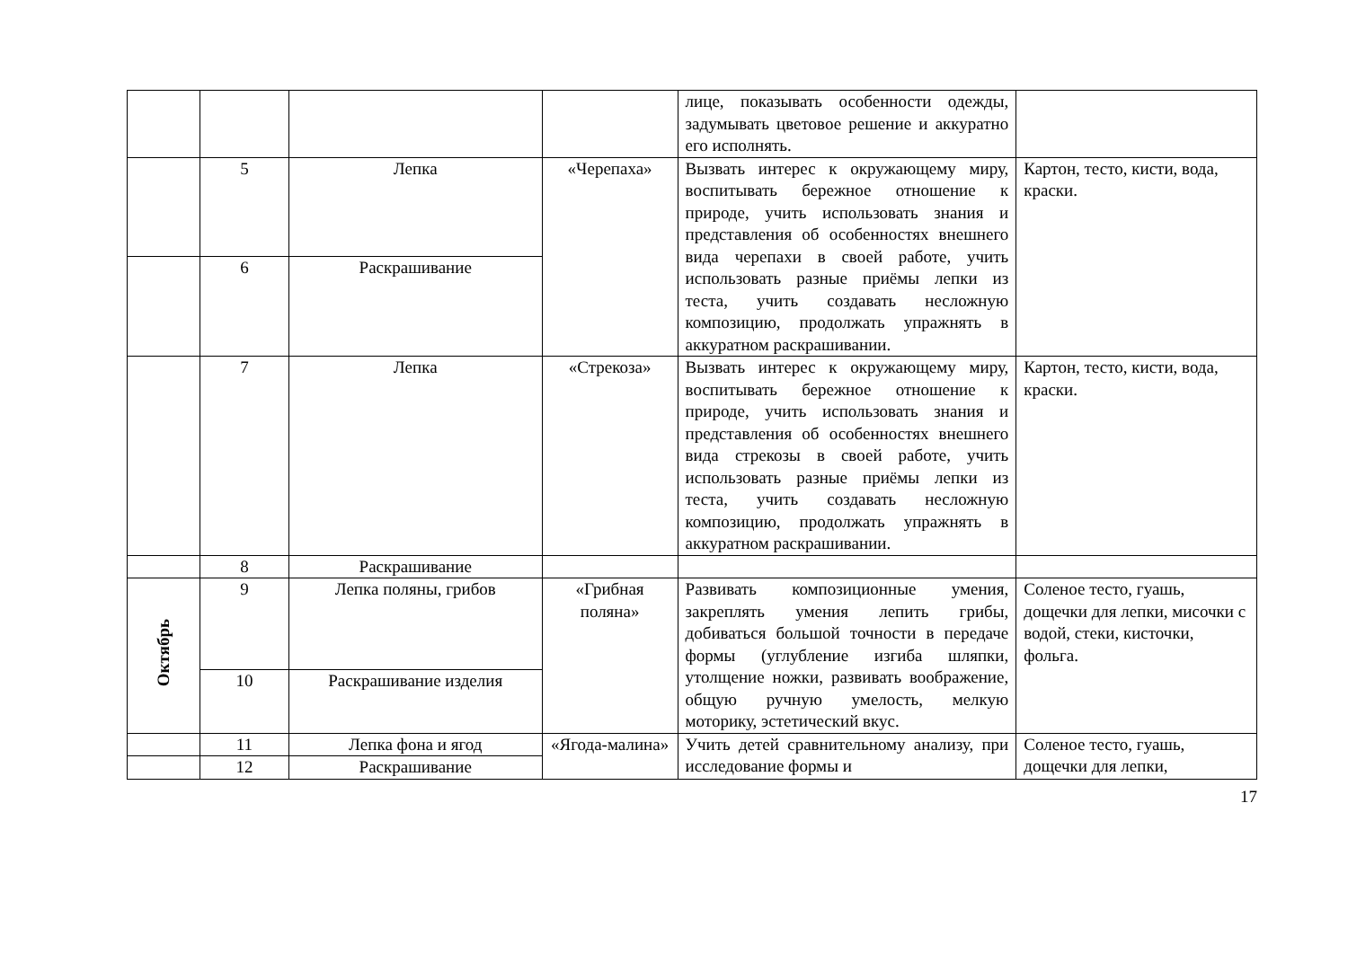| | | | | лице, показывать особенности одежды, задумывать цветовое решение и аккуратно его исполнять. | |
| | 5 | Лепка | «Черепаха» | Вызвать интерес к окружающему миру, воспитывать бережное отношение к природе, учить использовать знания и представления об особенностях внешнего вида черепахи в своей работе, учить использовать разные приёмы лепки из теста, учить создавать несложную композицию, продолжать упражнять в аккуратном раскрашивании. | Картон, тесто, кисти, вода, краски. |
| | 6 | Раскрашивание | | | |
| | 7 | Лепка | «Стрекоза» | Вызвать интерес к окружающему миру, воспитывать бережное отношение к природе, учить использовать знания и представления об особенностях внешнего вида стрекозы в своей работе, учить использовать разные приёмы лепки из теста, учить создавать несложную композицию, продолжать упражнять в аккуратном раскрашивании. | Картон, тесто, кисти, вода, краски. |
| | 8 | Раскрашивание | | | |
| Октябрь | 9 | Лепка поляны, грибов | «Грибная поляна» | Развивать композиционные умения, закреплять умения лепить грибы, добиваться большой точности в передаче формы (углубление изгиба шляпки, утолщение ножки, развивать воображение, общую ручную умелость, мелкую моторику, эстетический вкус. | Соленое тесто, гуашь, дощечки для лепки, мисочки с водой, стеки, кисточки, фольга. |
| | 10 | Раскрашивание изделия | | | |
| | 11 | Лепка фона и ягод | «Ягода-малина» | Учить детей сравнительному анализу, при исследование формы и | Соленое тесто, гуашь, дощечки для лепки, |
| | 12 | Раскрашивание | | | |
17